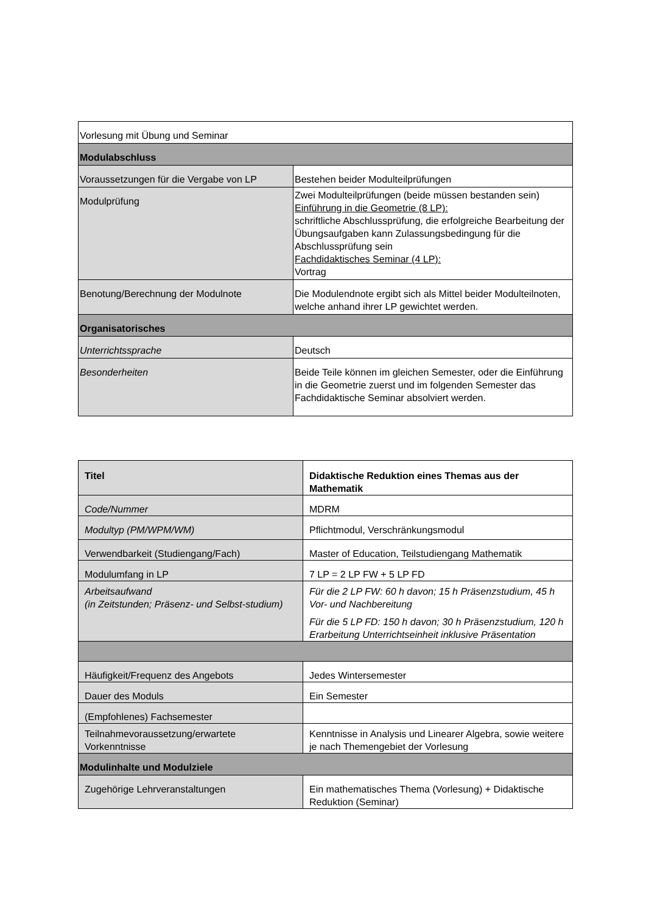| Vorlesung mit Übung und Seminar | |
| Modulabschluss | |
| Voraussetzungen für die Vergabe von LP | Bestehen beider Modulteilprüfungen |
| Modulprüfung | Zwei Modulteilprüfungen (beide müssen bestanden sein) Einführung in die Geometrie (8 LP): schriftliche Abschlussprüfung, die erfolgreiche Bearbeitung der Übungsaufgaben kann Zulassungsbedingung für die Abschlussprüfung sein Fachdidaktisches Seminar (4 LP): Vortrag |
| Benotung/Berechnung der Modulnote | Die Modulendnote ergibt sich als Mittel beider Modulteilnoten, welche anhand ihrer LP gewichtet werden. |
| Organisatorisches | |
| Unterrichtssprache | Deutsch |
| Besonderheiten | Beide Teile können im gleichen Semester, oder die Einführung in die Geometrie zuerst und im folgenden Semester das Fachdidaktische Seminar absolviert werden. |
| Titel | Didaktische Reduktion eines Themas aus der Mathematik |
| Code/Nummer | MDRM |
| Modultyp (PM/WPM/WM) | Pflichtmodul, Verschränkungsmodul |
| Verwendbarkeit (Studiengang/Fach) | Master of Education, Teilstudiengang Mathematik |
| Modulumfang in LP | 7 LP = 2 LP FW + 5 LP FD |
| Arbeitsaufwand (in Zeitstunden; Präsenz- und Selbst-studium) | Für die 2 LP FW: 60 h davon; 15 h Präsenzstudium, 45 h Vor- und Nachbereitung Für die 5 LP FD: 150 h davon; 30 h Präsenzstudium, 120 h Erarbeitung Unterrichtseinheit inklusive Präsentation |
| Häufigkeit/Frequenz des Angebots | Jedes Wintersemester |
| Dauer des Moduls | Ein Semester |
| (Empfohlenes) Fachsemester | |
| Teilnahmevoraussetzung/erwartete Vorkenntnisse | Kenntnisse in Analysis und Linearer Algebra, sowie weitere je nach Themengebiet der Vorlesung |
| Modulinhalte und Modulziele | |
| Zugehörige Lehrveranstaltungen | Ein mathematisches Thema (Vorlesung) + Didaktische Reduktion (Seminar) |